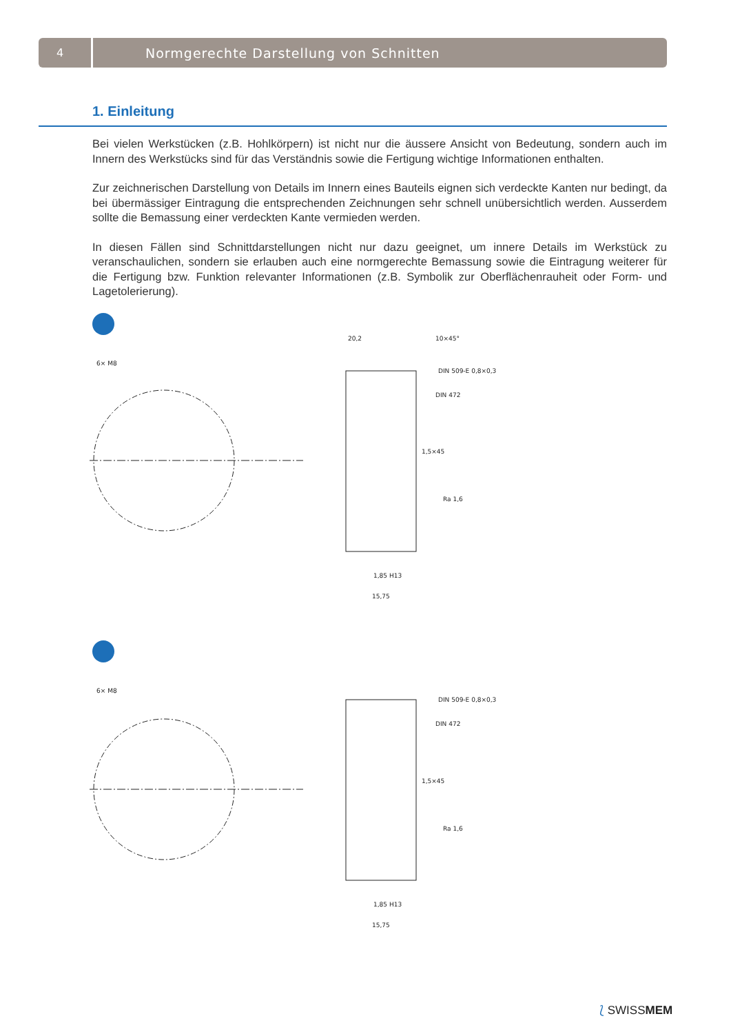4
Normgerechte Darstellung von Schnitten
1. Einleitung
Bei vielen Werkstücken (z.B. Hohlkörpern) ist nicht nur die äussere Ansicht von Bedeutung, sondern auch im Innern des Werkstücks sind für das Verständnis sowie die Fertigung wichtige Informationen enthalten.
Zur zeichnerischen Darstellung von Details im Innern eines Bauteils eignen sich verdeckte Kanten nur bedingt, da bei übermässiger Eintragung die entsprechenden Zeichnungen sehr schnell unübersichtlich werden. Ausserdem sollte die Bemassung einer verdeckten Kante vermieden werden.
In diesen Fällen sind Schnittdarstellungen nicht nur dazu geeignet, um innere Details im Werkstück zu veranschaulichen, sondern sie erlauben auch eine normgerechte Bemassung sowie die Eintragung weiterer für die Fertigung bzw. Funktion relevanter Informationen (z.B. Symbolik zur Oberflächenrauheit oder Form- und Lagetolerierung).
6× M8
20,2
10×45°
DIN 509-E 0,8×0,3
DIN 472
1,5×45
Ra 1,6
1,85 H13
15,75
6× M8
DIN 509-E 0,8×0,3
DIN 472
1,5×45
Ra 1,6
1,85 H13
15,75
⟅ SWISSMEM